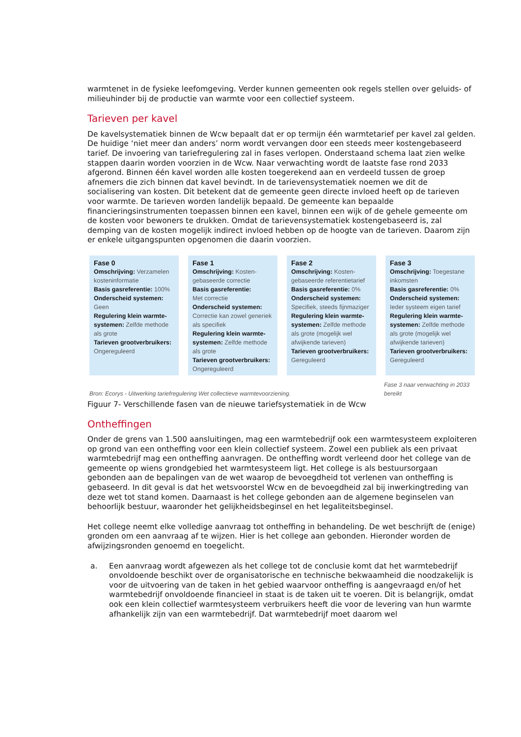warmtenet in de fysieke leefomgeving. Verder kunnen gemeenten ook regels stellen over geluids- of milieuhinder bij de productie van warmte voor een collectief systeem.
Tarieven per kavel
De kavelsystematiek binnen de Wcw bepaalt dat er op termijn één warmtetarief per kavel zal gelden. De huidige ‘niet meer dan anders’ norm wordt vervangen door een steeds meer kostengebaseerd tarief. De invoering van tariefregulering zal in fases verlopen. Onderstaand schema laat zien welke stappen daarin worden voorzien in de Wcw. Naar verwachting wordt de laatste fase rond 2033 afgerond. Binnen één kavel worden alle kosten toegerekend aan en verdeeld tussen de groep afnemers die zich binnen dat kavel bevindt. In de tarievensystematiek noemen we dit de socialisering van kosten. Dit betekent dat de gemeente geen directe invloed heeft op de tarieven voor warmte. De tarieven worden landelijk bepaald. De gemeente kan bepaalde financieringsinstrumenten toepassen binnen een kavel, binnen een wijk of de gehele gemeente om de kosten voor bewoners te drukken. Omdat de tarievensystematiek kostengebaseerd is, zal demping van de kosten mogelijk indirect invloed hebben op de hoogte van de tarieven. Daarom zijn er enkele uitgangspunten opgenomen die daarin voorzien.
Fase 0
Omschrijving: Verzamelen kosteninformatie
Basis gasreferentie: 100%
Onderscheid systemen:
Geen
Regulering klein warmte-systemen: Zelfde methode als grote
Tarieven grootverbruikers:
Ongereguleerd
Fase 1
Omschrijving: Kosten-gebaseerde correctie
Basis gasreferentie:
Met correctie
Onderscheid systemen:
Correctie kan zowel generiek als specifiek
Regulering klein warmte-systemen: Zelfde methode als grote
Tarieven grootverbruikers:
Ongereguleerd
Fase 2
Omschrijving: Kosten-gebaseerde referentietarief
Basis gasreferentie: 0%
Onderscheid systemen:
Specifiek, steeds fijnmaziger
Regulering klein warmte-systemen: Zelfde methode als grote (mogelijk wel afwijkende tarieven)
Tarieven grootverbruikers:
Gereguleerd
Fase 3
Omschrijving: Toegestane inkomsten
Basis gasreferentie: 0%
Onderscheid systemen:
Ieder systeem eigen tarief
Regulering klein warmte-systemen: Zelfde methode als grote (mogelijk wel afwijkende tarieven)
Tarieven grootverbruikers:
Gereguleerd
Bron: Ecorys - Uitwerking tariefregulering Wet collectieve warmtevoorziening. Fase 3 naar verwachting in 2033 bereikt
Figuur 7- Verschillende fasen van de nieuwe tariefsystematiek in de Wcw
Ontheffingen
Onder de grens van 1.500 aansluitingen, mag een warmtebedrijf ook een warmtesysteem exploiteren op grond van een ontheffing voor een klein collectief systeem. Zowel een publiek als een privaat warmtebedrijf mag een ontheffing aanvragen. De ontheffing wordt verleend door het college van de gemeente op wiens grondgebied het warmtesysteem ligt. Het college is als bestuursorgaan gebonden aan de bepalingen van de wet waarop de bevoegdheid tot verlenen van ontheffing is gebaseerd. In dit geval is dat het wetsvoorstel Wcw en de bevoegdheid zal bij inwerkingtreding van deze wet tot stand komen. Daarnaast is het college gebonden aan de algemene beginselen van behoorlijk bestuur, waaronder het gelijkheidsbeginsel en het legaliteitsbeginsel.
Het college neemt elke volledige aanvraag tot ontheffing in behandeling. De wet beschrijft de (enige) gronden om een aanvraag af te wijzen. Hier is het college aan gebonden. Hieronder worden de afwijzingsronden genoemd en toegelicht.
a. Een aanvraag wordt afgewezen als het college tot de conclusie komt dat het warmtebedrijf onvoldoende beschikt over de organisatorische en technische bekwaamheid die noodzakelijk is voor de uitvoering van de taken in het gebied waarvoor ontheffing is aangevraagd en/of het warmtebedrijf onvoldoende financieel in staat is de taken uit te voeren. Dit is belangrijk, omdat ook een klein collectief warmtesysteem verbruikers heeft die voor de levering van hun warmte afhankelijk zijn van een warmtebedrijf. Dat warmtebedrijf moet daarom wel